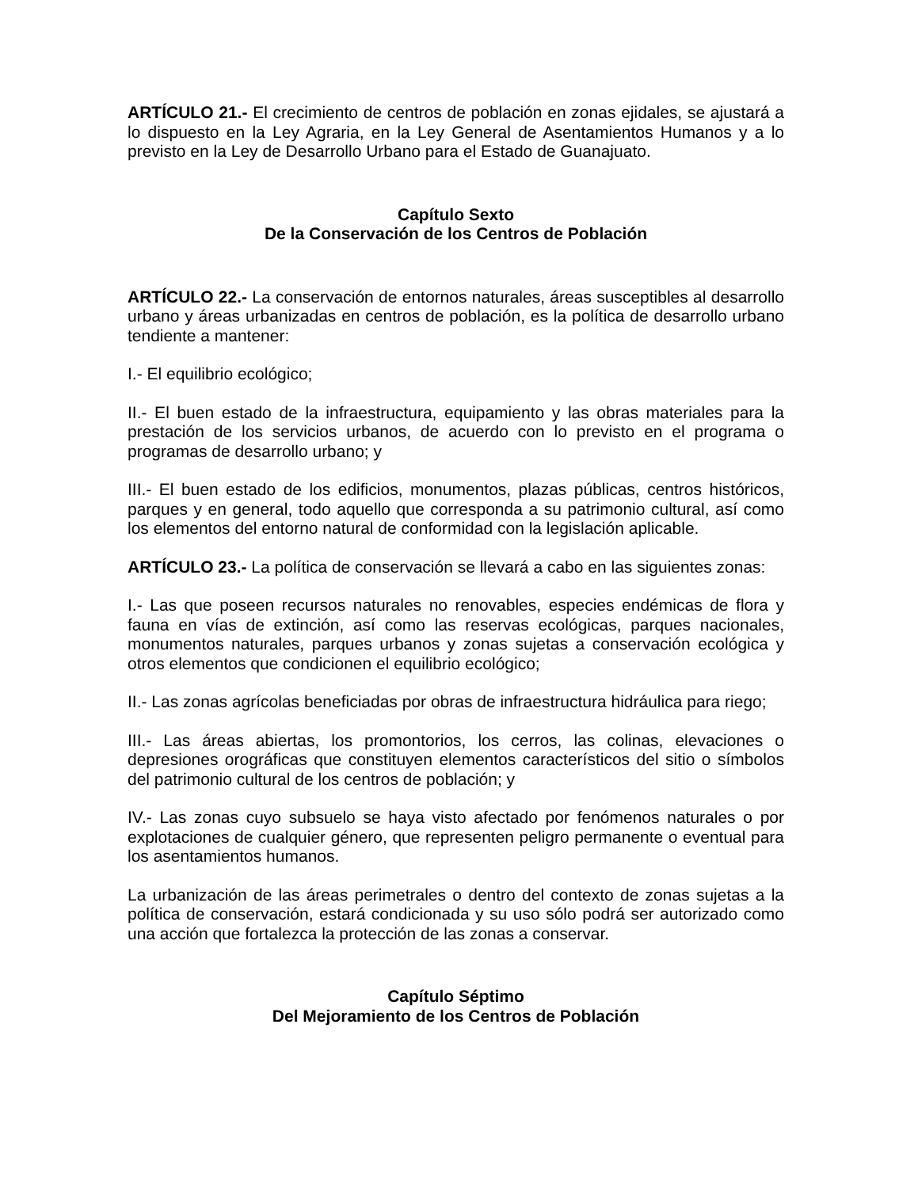ARTÍCULO 21.- El crecimiento de centros de población en zonas ejidales, se ajustará a lo dispuesto en la Ley Agraria, en la Ley General de Asentamientos Humanos y a lo previsto en la Ley de Desarrollo Urbano para el Estado de Guanajuato.
Capítulo Sexto
De la Conservación de los Centros de Población
ARTÍCULO 22.- La conservación de entornos naturales, áreas susceptibles al desarrollo urbano y áreas urbanizadas en centros de población, es la política de desarrollo urbano tendiente a mantener:
I.- El equilibrio ecológico;
II.- El buen estado de la infraestructura, equipamiento y las obras materiales para la prestación de los servicios urbanos, de acuerdo con lo previsto en el programa o programas de desarrollo urbano; y
III.- El buen estado de los edificios, monumentos, plazas públicas, centros históricos, parques y en general, todo aquello que corresponda a su patrimonio cultural, así como los elementos del entorno natural de conformidad con la legislación aplicable.
ARTÍCULO 23.- La política de conservación se llevará a cabo en las siguientes zonas:
I.- Las que poseen recursos naturales no renovables, especies endémicas de flora y fauna en vías de extinción, así como las reservas ecológicas, parques nacionales, monumentos naturales, parques urbanos y zonas sujetas a conservación ecológica y otros elementos que condicionen el equilibrio ecológico;
II.- Las zonas agrícolas beneficiadas por obras de infraestructura hidráulica para riego;
III.- Las áreas abiertas, los promontorios, los cerros, las colinas, elevaciones o depresiones orográficas que constituyen elementos característicos del sitio o símbolos del patrimonio cultural de los centros de población; y
IV.- Las zonas cuyo subsuelo se haya visto afectado por fenómenos naturales o por explotaciones de cualquier género, que representen peligro permanente o eventual para los asentamientos humanos.
La urbanización de las áreas perimetrales o dentro del contexto de zonas sujetas a la política de conservación, estará condicionada y su uso sólo podrá ser autorizado como una acción que fortalezca la protección de las zonas a conservar.
Capítulo Séptimo
Del Mejoramiento de los Centros de Población